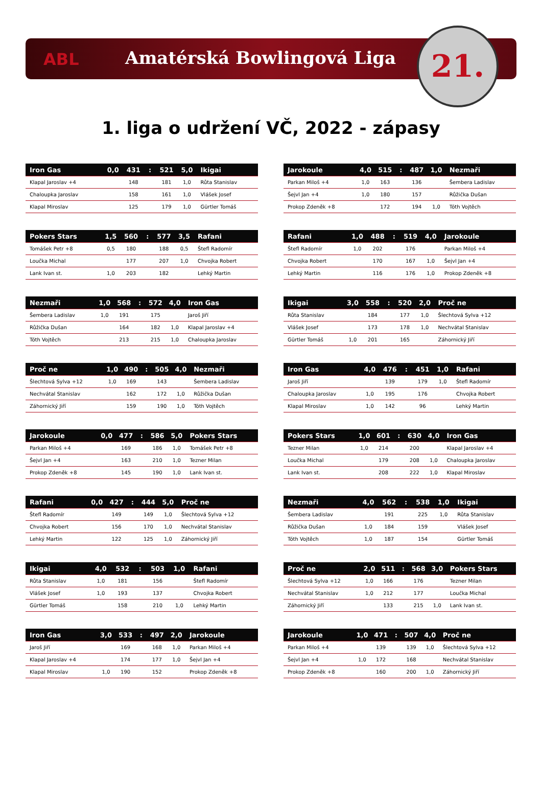ABL Amatérská Bowlingová Liga 21.
1. liga o udržení VČ, 2022 - zápasy
| Iron Gas | 0,0 | 431 | : | 521 | 5,0 | Ikigai |
| --- | --- | --- | --- | --- | --- | --- |
| Klapal Jaroslav +4 | | 148 | | 181 | 1,0 | Růta Stanislav |
| Chaloupka Jaroslav | | 158 | | 161 | 1,0 | Vlášek Josef |
| Klapal Miroslav | | 125 | | 179 | 1,0 | Gürtler Tomáš |
| Jarokoule | 4,0 | 515 | : | 487 | 1,0 | Nezmaři |
| --- | --- | --- | --- | --- | --- | --- |
| Parkan Miloš +4 | 1,0 | 163 | | 136 | | Šembera Ladislav |
| Šejvl Jan +4 | 1,0 | 180 | | 157 | | Růžička Dušan |
| Prokop Zdeněk +8 | | 172 | | 194 | 1,0 | Tóth Vojtěch |
| Pokers Stars | 1,5 | 560 | : | 577 | 3,5 | Rafani |
| --- | --- | --- | --- | --- | --- | --- |
| Tomášek Petr +8 | 0,5 | 180 | | 188 | 0,5 | Štefl Radomír |
| Loučka Michal | | 177 | | 207 | 1,0 | Chvojka Robert |
| Lank Ivan st. | 1,0 | 203 | | 182 | | Lehký Martin |
| Rafani | 1,0 | 488 | : | 519 | 4,0 | Jarokoule |
| --- | --- | --- | --- | --- | --- | --- |
| Štefl Radomír | 1,0 | 202 | | 176 | | Parkan Miloš +4 |
| Chvojka Robert | | 170 | | 167 | 1,0 | Šejvl Jan +4 |
| Lehký Martin | | 116 | | 176 | 1,0 | Prokop Zdeněk +8 |
| Nezmaři | 1,0 | 568 | : | 572 | 4,0 | Iron Gas |
| --- | --- | --- | --- | --- | --- | --- |
| Šembera Ladislav | 1,0 | 191 | | 175 | | Jaroš Jiří |
| Růžička Dušan | | 164 | | 182 | 1,0 | Klapal Jaroslav +4 |
| Tóth Vojtěch | | 213 | | 215 | 1,0 | Chaloupka Jaroslav |
| Ikigai | 3,0 | 558 | : | 520 | 2,0 | Proč ne |
| --- | --- | --- | --- | --- | --- | --- |
| Růta Stanislav | | 184 | | 177 | 1,0 | Šlechtová Sylva +12 |
| Vlášek Josef | | 173 | | 178 | 1,0 | Nechvátal Stanislav |
| Gürtler Tomáš | 1,0 | 201 | | 165 | | Záhornický Jiří |
| Proč ne | 1,0 | 490 | : | 505 | 4,0 | Nezmaři |
| --- | --- | --- | --- | --- | --- | --- |
| Šlechtová Sylva +12 | 1,0 | 169 | | 143 | | Šembera Ladislav |
| Nechvátal Stanislav | | 162 | | 172 | 1,0 | Růžička Dušan |
| Záhornický Jiří | | 159 | | 190 | 1,0 | Tóth Vojtěch |
| Iron Gas | 4,0 | 476 | : | 451 | 1,0 | Rafani |
| --- | --- | --- | --- | --- | --- | --- |
| Jaroš Jiří | | 139 | | 179 | 1,0 | Štefl Radomír |
| Chaloupka Jaroslav | 1,0 | 195 | | 176 | | Chvojka Robert |
| Klapal Miroslav | 1,0 | 142 | | 96 | | Lehký Martin |
| Jarokoule | 0,0 | 477 | : | 586 | 5,0 | Pokers Stars |
| --- | --- | --- | --- | --- | --- | --- |
| Parkan Miloš +4 | | 169 | | 186 | 1,0 | Tomášek Petr +8 |
| Šejvl Jan +4 | | 163 | | 210 | 1,0 | Tezner Milan |
| Prokop Zdeněk +8 | | 145 | | 190 | 1,0 | Lank Ivan st. |
| Pokers Stars | 1,0 | 601 | : | 630 | 4,0 | Iron Gas |
| --- | --- | --- | --- | --- | --- | --- |
| Tezner Milan | 1,0 | 214 | | 200 | | Klapal Jaroslav +4 |
| Loučka Michal | | 179 | | 208 | 1,0 | Chaloupka Jaroslav |
| Lank Ivan st. | | 208 | | 222 | 1,0 | Klapal Miroslav |
| Rafani | 0,0 | 427 | : | 444 | 5,0 | Proč ne |
| --- | --- | --- | --- | --- | --- | --- |
| Štefl Radomír | | 149 | | 149 | 1,0 | Šlechtová Sylva +12 |
| Chvojka Robert | | 156 | | 170 | 1,0 | Nechvátal Stanislav |
| Lehký Martin | | 122 | | 125 | 1,0 | Záhornický Jiří |
| Nezmaři | 4,0 | 562 | : | 538 | 1,0 | Ikigai |
| --- | --- | --- | --- | --- | --- | --- |
| Šembera Ladislav | | 191 | | 225 | 1,0 | Růta Stanislav |
| Růžička Dušan | 1,0 | 184 | | 159 | | Vlášek Josef |
| Tóth Vojtěch | 1,0 | 187 | | 154 | | Gürtler Tomáš |
| Ikigai | 4,0 | 532 | : | 503 | 1,0 | Rafani |
| --- | --- | --- | --- | --- | --- | --- |
| Růta Stanislav | 1,0 | 181 | | 156 | | Štefl Radomír |
| Vlášek Josef | 1,0 | 193 | | 137 | | Chvojka Robert |
| Gürtler Tomáš | | 158 | | 210 | 1,0 | Lehký Martin |
| Proč ne | 2,0 | 511 | : | 568 | 3,0 | Pokers Stars |
| --- | --- | --- | --- | --- | --- | --- |
| Šlechtová Sylva +12 | 1,0 | 166 | | 176 | | Tezner Milan |
| Nechvátal Stanislav | 1,0 | 212 | | 177 | | Loučka Michal |
| Záhornický Jiří | | 133 | | 215 | 1,0 | Lank Ivan st. |
| Iron Gas | 3,0 | 533 | : | 497 | 2,0 | Jarokoule |
| --- | --- | --- | --- | --- | --- | --- |
| Jaroš Jiří | | 169 | | 168 | 1,0 | Parkan Miloš +4 |
| Klapal Jaroslav +4 | | 174 | | 177 | 1,0 | Šejvl Jan +4 |
| Klapal Miroslav | 1,0 | 190 | | 152 | | Prokop Zdeněk +8 |
| Jarokoule | 1,0 | 471 | : | 507 | 4,0 | Proč ne |
| --- | --- | --- | --- | --- | --- | --- |
| Parkan Miloš +4 | | 139 | | 139 | 1,0 | Šlechtová Sylva +12 |
| Šejvl Jan +4 | 1,0 | 172 | | 168 | | Nechvátal Stanislav |
| Prokop Zdeněk +8 | | 160 | | 200 | 1,0 | Záhornický Jiří |